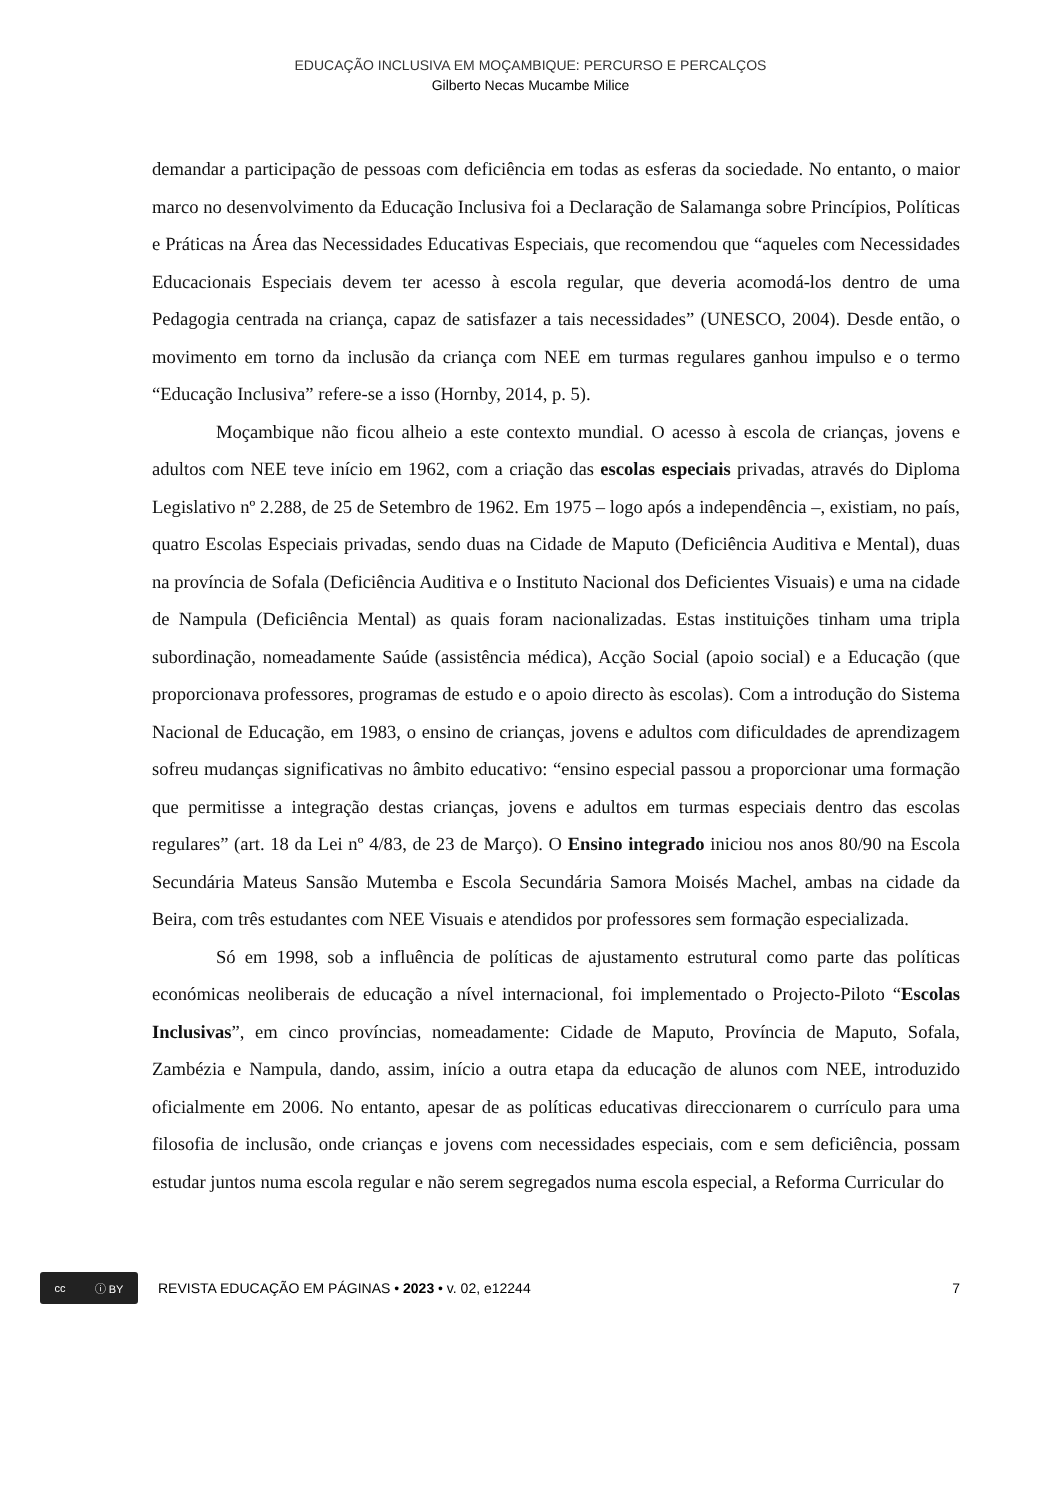EDUCAÇÃO INCLUSIVA EM MOÇAMBIQUE: PERCURSO E PERCALÇOS
Gilberto Necas Mucambe Milice
demandar a participação de pessoas com deficiência em todas as esferas da sociedade. No entanto, o maior marco no desenvolvimento da Educação Inclusiva foi a Declaração de Salamanga sobre Princípios, Políticas e Práticas na Área das Necessidades Educativas Especiais, que recomendou que “aqueles com Necessidades Educacionais Especiais devem ter acesso à escola regular, que deveria acomodá-los dentro de uma Pedagogia centrada na criança, capaz de satisfazer a tais necessidades” (UNESCO, 2004). Desde então, o movimento em torno da inclusão da criança com NEE em turmas regulares ganhou impulso e o termo “Educação Inclusiva” refere-se a isso (Hornby, 2014, p. 5).
Moçambique não ficou alheio a este contexto mundial. O acesso à escola de crianças, jovens e adultos com NEE teve início em 1962, com a criação das escolas especiais privadas, através do Diploma Legislativo nº 2.288, de 25 de Setembro de 1962. Em 1975 – logo após a independência –, existiam, no país, quatro Escolas Especiais privadas, sendo duas na Cidade de Maputo (Deficiência Auditiva e Mental), duas na província de Sofala (Deficiência Auditiva e o Instituto Nacional dos Deficientes Visuais) e uma na cidade de Nampula (Deficiência Mental) as quais foram nacionalizadas. Estas instituições tinham uma tripla subordinação, nomeadamente Saúde (assistência médica), Acção Social (apoio social) e a Educação (que proporcionava professores, programas de estudo e o apoio directo às escolas). Com a introdução do Sistema Nacional de Educação, em 1983, o ensino de crianças, jovens e adultos com dificuldades de aprendizagem sofreu mudanças significativas no âmbito educativo: “ensino especial passou a proporcionar uma formação que permitisse a integração destas crianças, jovens e adultos em turmas especiais dentro das escolas regulares” (art. 18 da Lei nº 4/83, de 23 de Março). O Ensino integrado iniciou nos anos 80/90 na Escola Secundária Mateus Sansão Mutemba e Escola Secundária Samora Moisés Machel, ambas na cidade da Beira, com três estudantes com NEE Visuais e atendidos por professores sem formação especializada.
Só em 1998, sob a influência de políticas de ajustamento estrutural como parte das políticas económicas neoliberais de educação a nível internacional, foi implementado o Projecto-Piloto “Escolas Inclusivas”, em cinco províncias, nomeadamente: Cidade de Maputo, Província de Maputo, Sofala, Zambézia e Nampula, dando, assim, início a outra etapa da educação de alunos com NEE, introduzido oficialmente em 2006. No entanto, apesar de as políticas educativas direccionarem o currículo para uma filosofia de inclusão, onde crianças e jovens com necessidades especiais, com e sem deficiência, possam estudar juntos numa escola regular e não serem segregados numa escola especial, a Reforma Curricular do
cc ⓘ BY
REVISTA EDUCAÇÃO EM PÁGINAS • 2023 • v. 02, e12244 7